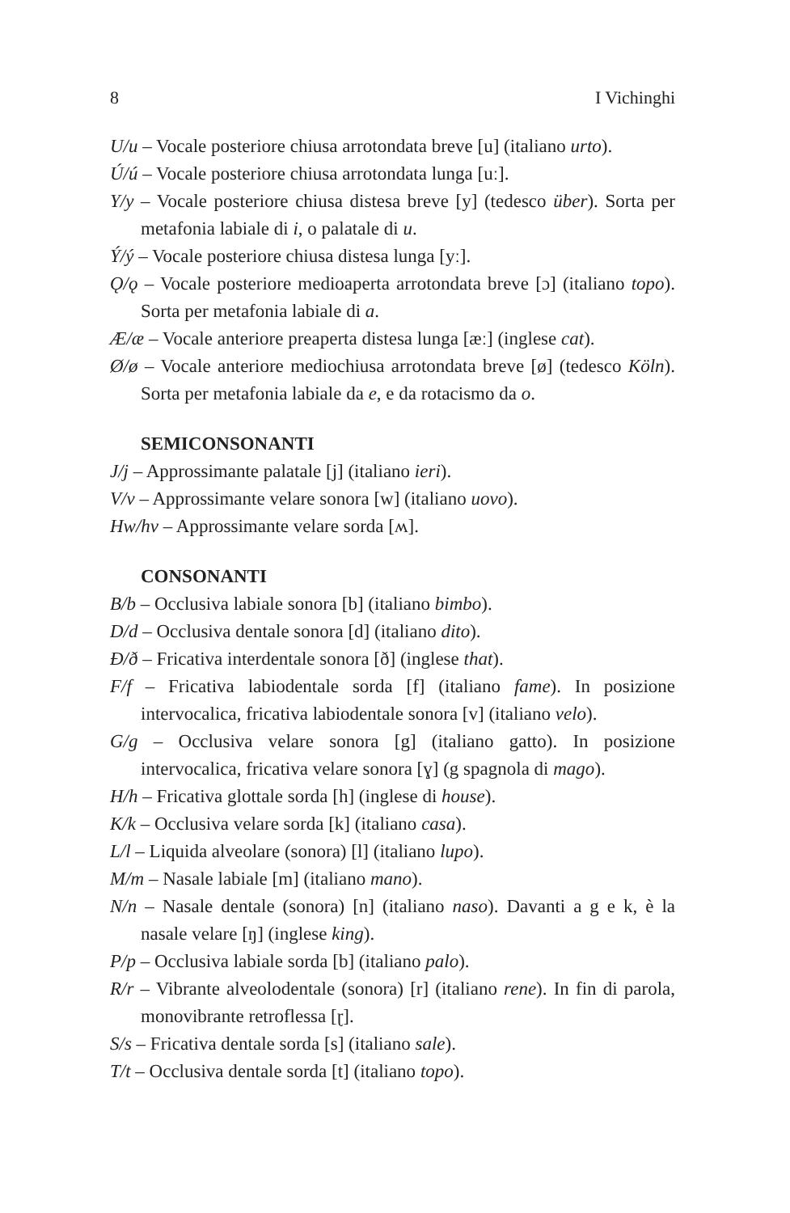8 I Vichinghi
U/u – Vocale posteriore chiusa arrotondata breve [u] (italiano urto).
Ú/ú – Vocale posteriore chiusa arrotondata lunga [uː].
Y/y – Vocale posteriore chiusa distesa breve [y] (tedesco über). Sorta per metafonia labiale di i, o palatale di u.
Ý/ý – Vocale posteriore chiusa distesa lunga [yː].
Ǫ/ǫ – Vocale posteriore medioaperta arrotondata breve [ɔ] (italiano topo). Sorta per metafonia labiale di a.
Æ/æ – Vocale anteriore preaperta distesa lunga [æː] (inglese cat).
Ø/ø – Vocale anteriore mediochiusa arrotondata breve [ø] (tedesco Köln). Sorta per metafonia labiale da e, e da rotacismo da o.
SEMICONSONANTI
J/j – Approssimante palatale [j] (italiano ieri).
V/v – Approssimante velare sonora [w] (italiano uovo).
Hw/hv – Approssimante velare sorda [ʍ].
CONSONANTI
B/b – Occlusiva labiale sonora [b] (italiano bimbo).
D/d – Occlusiva dentale sonora [d] (italiano dito).
Ð/ð – Fricativa interdentale sonora [ð] (inglese that).
F/f – Fricativa labiodentale sorda [f] (italiano fame). In posizione intervocalica, fricativa labiodentale sonora [v] (italiano velo).
G/g – Occlusiva velare sonora [g] (italiano gatto). In posizione intervocalica, fricativa velare sonora [ɣ] (g spagnola di mago).
H/h – Fricativa glottale sorda [h] (inglese di house).
K/k – Occlusiva velare sorda [k] (italiano casa).
L/l – Liquida alveolare (sonora) [l] (italiano lupo).
M/m – Nasale labiale [m] (italiano mano).
N/n – Nasale dentale (sonora) [n] (italiano naso). Davanti a g e k, è la nasale velare [ŋ] (inglese king).
P/p – Occlusiva labiale sorda [b] (italiano palo).
R/r – Vibrante alveolodentale (sonora) [r] (italiano rene). In fin di parola, monovibrante retroflessa [ɽ].
S/s – Fricativa dentale sorda [s] (italiano sale).
T/t – Occlusiva dentale sorda [t] (italiano topo).